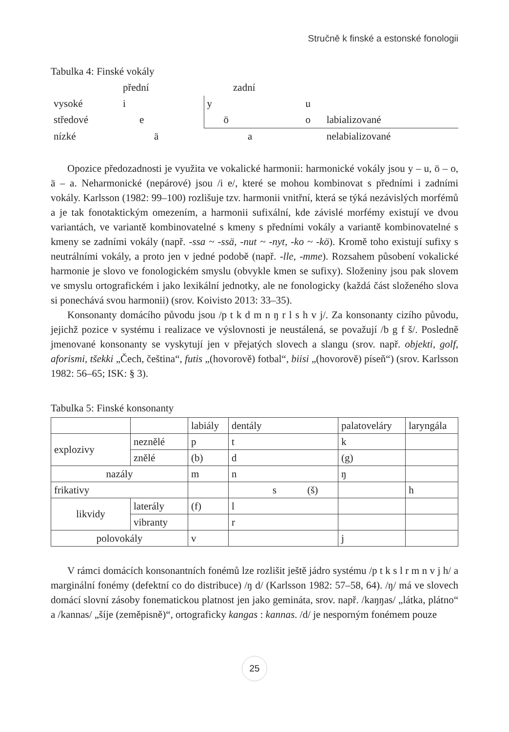Stručně k finské a estonské fonologii
Tabulka 4: Finské vokály
| | přední | zadní | | |
| vysoké | i | y | u | |
| středové | e | ö | o | labializované |
| nízké | ä | a | | nelabializované |
Opozice předozadnosti je využita ve vokalické harmonii: harmonické vokály jsou y – u, ö – o, ä – a. Neharmonické (nepárové) jsou /i e/, které se mohou kombinovat s předními i zadními vokály. Karlsson (1982: 99–100) rozlišuje tzv. harmonii vnitřní, která se týká nezávislých morfémů a je tak fonotaktickým omezením, a harmonii sufixální, kde závislé morfémy existují ve dvou variantách, ve variantě kombinovatelné s kmeny s předními vokály a variantě kombinovatelné s kmeny se zadními vokály (např. -ssa ~ -ssä, -nut ~ -nyt, -ko ~ -kö). Kromě toho existují sufixy s neutrálními vokály, a proto jen v jedné podobě (např. -lle, -mme). Rozsahem působení vokalické harmonie je slovo ve fonologickém smyslu (obvykle kmen se sufixy). Složeniny jsou pak slovem ve smyslu ortografickém i jako lexikální jednotky, ale ne fonologicky (každá část složeného slova si ponechává svou harmonii) (srov. Koivisto 2013: 33–35).
Konsonanty domácího původu jsou /p t k d m n ŋ r l s h v j/. Za konsonanty cizího původu, jejichž pozice v systému i realizace ve výslovnosti je neustálená, se považují /b g f š/. Posledně jmenované konsonanty se vyskytují jen v přejatých slovech a slangu (srov. např. objekti, golf, aforismi, tšekki „Čech, čeština“, futis „(hovorově) fotbal“, biisi „(hovorově) píseň“) (srov. Karlsson 1982: 56–65; ISK: § 3).
Tabulka 5: Finské konsonanty
| | | labiály | dentály | palatoveláry | laryngála |
| explozivy | neznělé | p | t | k | |
| | znělé | (b) | d | (g) | |
| nazály | | m | n | ŋ | |
| frikativy | | | s (š) | | h |
| likvidy | laterály | (f) | l | | |
| | vibranty | | r | | |
| polovokály | | v | | j | |
V rámci domácích konsonantních fonémů lze rozlišit ještě jádro systému /p t k s l r m n v j h/ a marginální fonémy (defektní co do distribuce) /ŋ d/ (Karlsson 1982: 57–58, 64). /ŋ/ má ve slovech domácí slovní zásoby fonematickou platnost jen jako gemináta, srov. např. /kaŋŋas/ „látka, plátno“ a /kannas/ „šíje (zeměpisně)“, ortograficky kangas : kannas. /d/ je nesporným fonémem pouze
25